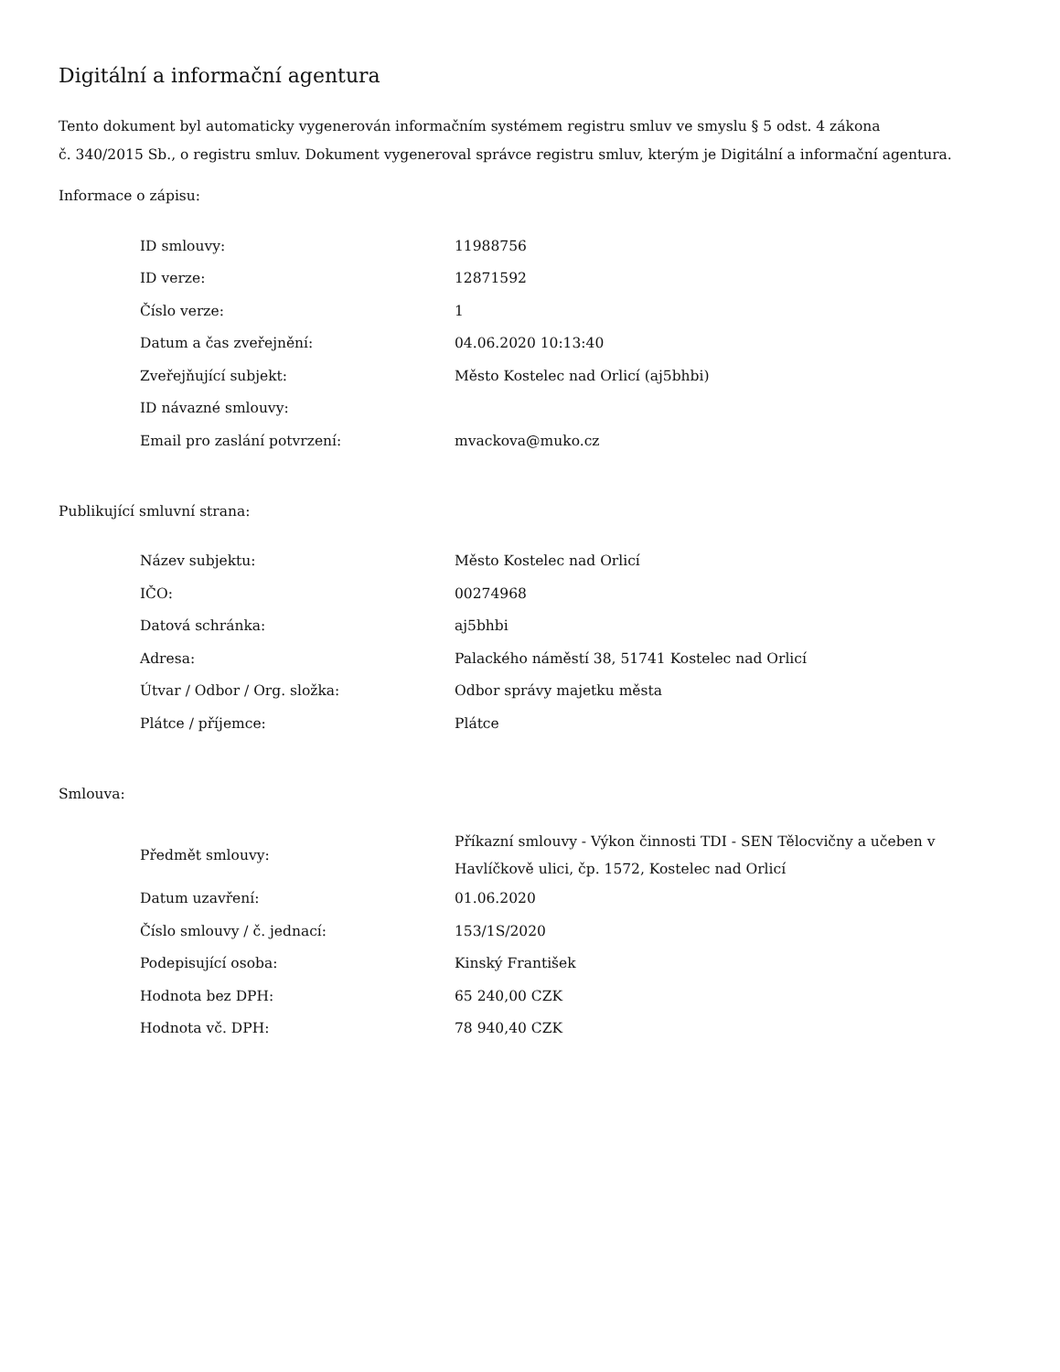Digitální a informační agentura
Tento dokument byl automaticky vygenerován informačním systémem registru smluv ve smyslu § 5 odst. 4 zákona
č. 340/2015 Sb., o registru smluv. Dokument vygeneroval správce registru smluv, kterým je Digitální a informační agentura.
Informace o zápisu:
| ID smlouvy: | 11988756 |
| ID verze: | 12871592 |
| Číslo verze: | 1 |
| Datum a čas zveřejnění: | 04.06.2020 10:13:40 |
| Zveřejňující subjekt: | Město Kostelec nad Orlicí (aj5bhbi) |
| ID návazné smlouvy: | |
| Email pro zaslání potvrzení: | mvackova@muko.cz |
Publikující smluvní strana:
| Název subjektu: | Město Kostelec nad Orlicí |
| IČO: | 00274968 |
| Datová schránka: | aj5bhbi |
| Adresa: | Palackého náměstí 38, 51741 Kostelec nad Orlicí |
| Útvar / Odbor / Org. složka: | Odbor správy majetku města |
| Plátce / příjemce: | Plátce |
Smlouva:
| Předmět smlouvy: | Příkazní smlouvy - Výkon činnosti TDI - SEN Tělocvičny a učeben v Havlíčkově ulici, čp. 1572, Kostelec nad Orlicí |
| Datum uzavření: | 01.06.2020 |
| Číslo smlouvy / č. jednací: | 153/1S/2020 |
| Podepisující osoba: | Kinský František |
| Hodnota bez DPH: | 65 240,00 CZK |
| Hodnota vč. DPH: | 78 940,40 CZK |